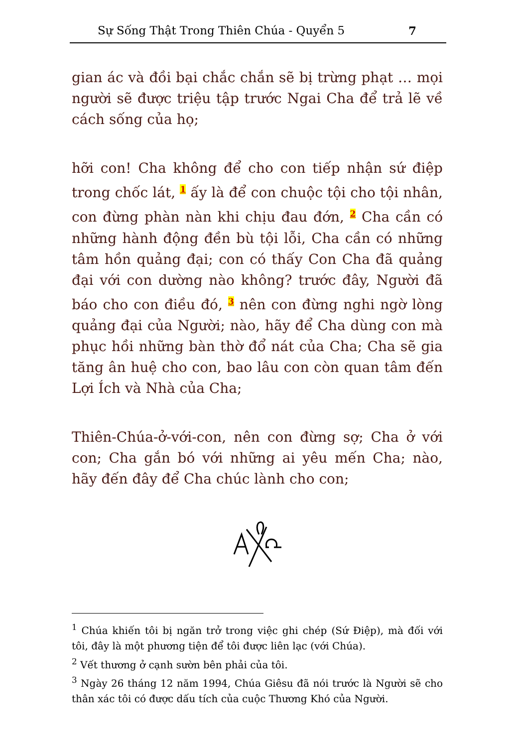Sự Sống Thật Trong Thiên Chúa - Quyển 5 7
gian ác và đồi bại chắc chắn sẽ bị trừng phạt … mọi người sẽ được triệu tập trước Ngai Cha để trả lẽ về cách sống của họ;
hỡi con! Cha không để cho con tiếp nhận sứ điệp trong chốc lát, <sup>1</sup> ấy là để con chuộc tội cho tội nhân, con đừng phàn nàn khi chịu đau đớn, <sup>2</sup> Cha cần có những hành động đền bù tội lỗi, Cha cần có những tâm hồn quảng đại; con có thấy Con Cha đã quảng đại với con dường nào không? trước đây, Người đã báo cho con điều đó, <sup>3</sup> nên con đừng nghi ngờ lòng quảng đại của Người; nào, hãy để Cha dùng con mà phục hồi những bàn thờ đổ nát của Cha; Cha sẽ gia tăng ân huệ cho con, bao lâu con còn quan tâm đến Lợi Ích và Nhà của Cha;
Thiên-Chúa-ở-với-con, nên con đừng sợ; Cha ở với con; Cha gắn bó với những ai yêu mến Cha; nào, hãy đến đây để Cha chúc lành cho con;
<sup>1</sup> Chúa khiến tôi bị ngăn trở trong việc ghi chép (Sứ Điệp), mà đối với tôi, đây là một phương tiện để tôi được liên lạc (với Chúa).
<sup>2</sup> Vết thương ở cạnh sườn bên phải của tôi.
<sup>3</sup> Ngày 26 tháng 12 năm 1994, Chúa Giêsu đã nói trước là Người sẽ cho thân xác tôi có được dấu tích của cuộc Thương Khó của Người.